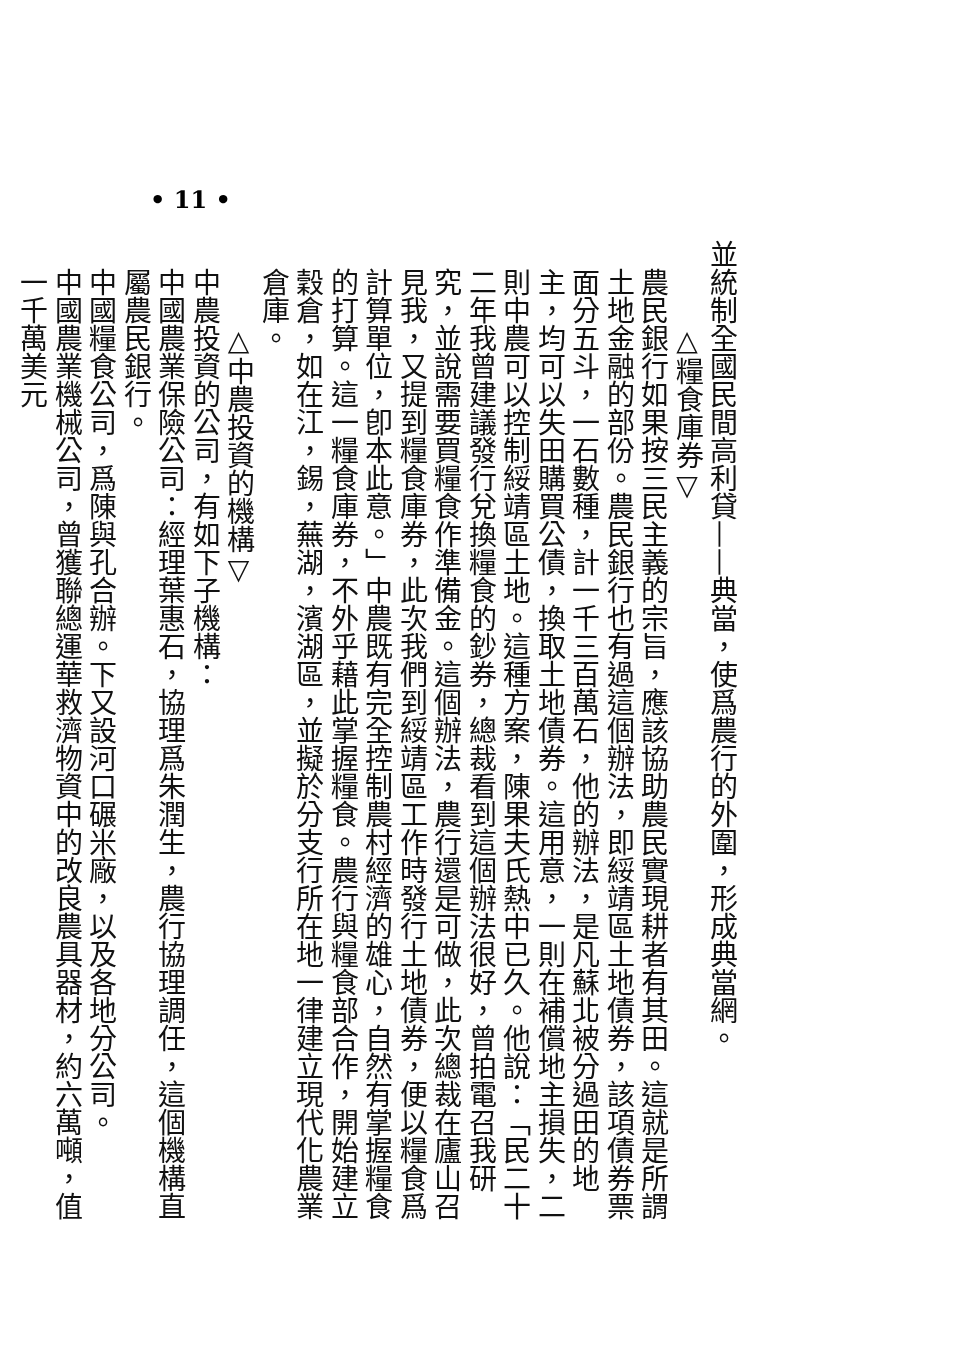• 11 •
並統制全國民間高利貸——典當，使爲農行的外圍，形成典當網。
△糧食庫券▽
農民銀行如果按三民主義的宗旨，應該協助農民實現耕者有其田。這就是所謂土地金融的部份。農民銀行也有過這個辦法，即綏靖區土地債券，該項債券票面分五斗，一石數種，計一千三百萬石，他的辦法，是凡蘇北被分過田的地主，均可以失田購買公債，換取土地債券。這用意，一則在補償地主損失，二則中農可以控制綏靖區土地。這種方案，陳果夫氏熱中已久。他說：「民二十二年我曾建議發行兌換糧食的鈔券，總裁看到這個辦法很好，曾拍電召我研究，並說需要買糧食作準備金。這個辦法，農行還是可做，此次總裁在廬山召見我，又提到糧食庫券，此次我們到綏靖區工作時發行土地債券，便以糧食爲計算單位，卽本此意。」中農既有完全控制農村經濟的雄心，自然有掌握糧食的打算。這一糧食庫券，不外乎藉此掌握糧食。農行與糧食部合作，開始建立穀倉，如在江，錫，蕪湖，濱湖區，並擬於分支行所在地一律建立現代化農業倉庫。
△中農投資的機構▽
中農投資的公司，有如下子機構：
中國農業保險公司：經理葉惠石，協理爲朱潤生，農行協理調任，這個機構直屬農民銀行。
中國糧食公司，爲陳與孔合辦。下又設河口碾米廠，以及各地分公司。
中國農業機械公司，曾獲聯總運華救濟物資中的改良農具器材，約六萬噸，值一千萬美元